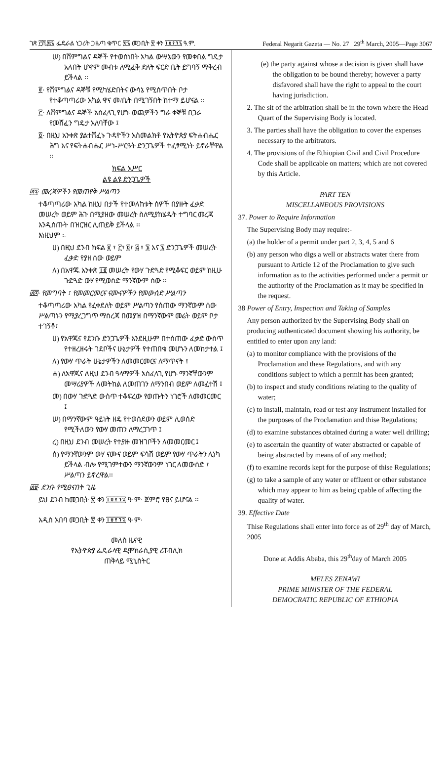ገጽ ፫ሺ፷፯ ፌዴራል ነጋሪት ጋዜጣ ቁጥር ፳፯ መጋቢት ፳ ቀን ፲፱፻፺፯ ዓ.ም. Federal Negarit Gazeta — No. 27 29<sup>th</sup> March, 2005—Page 3067
ሠ) በሽምግልና ዳኞች የተወሰነበት አካል ውሣኔውን የመቀበል ግዴታ አለበት ሆኖም መብቱ ለሚፈቅ ድለት ፍርድ ቤት ይግባኝ ማቅረብ ይችላል ፡፡
፪· የሽምግልና ዳኞቹ የሚካሄድበትና ውሳኔ የሚሰጥበት ቦታ የተቆጣጣሪው አካል ዋና መ/ቤት በሚገኝበት ከተማ ይሆናል ፡፡
፫· ለሽምግልና ዳኞች አስፈላጊ የሆኑ ወጪዎችን ግራ ቀኞቹ በጋራ የመሸፈን ግዴታ አለባቸው ፤
፬· በዚህ አንቀጽ ያልተሸፈኑ ጉዳዮችን አስመልክቶ የኢትዮጵያ ፍትሐብሔር ሕግ እና የፍትሐብሔር ሥነ-ሥርዓት ድንጋጌዎች ተፈፃሚነት ይኖራቸዋል ፡፡
ክፍል አሥር
ልዩ ልዩ ድንጋጌዎች
፴፯· መረጃዎችን የመጠየቅ ሥልጣን
ተቆጣጣሪው አካል ከዚህ በታች የተመለከቱት ሰዎች በያዙት ፈቃድ መሠረት ወይም ሕጉ በሚያዘው መሠረት ስለሚያከሄዱት ተግባር መረጃ እንዲሰጡት በዝርዝር ሊጠይቅ ይችላል ፡፡
እነዚህም ፡-
ሀ) በዚህ ደንብ ክፍል ፪ ፣ ፫፣ ፬፣ ፭ ፣ ፮ እና ፯ ድንጋጌዎች መሠረት ፈቃድ የያዘ ሰው ወይም
ለ) በአዋጁ አንቀጽ ፲፪ መሠረት የውሃ ጉድጓድ የሚቆፍር ወይም ከዚሁ ጉድጓድ ውሃ የሚወስድ ማንኛውም ሰው ፡፡
፴፰· የመግባት ፣ የመመርመርና ናሙናዎችን የመውሰድ ሥልጣን
ተቆጣጣሪው አካል የፈቀደለት ወይም ሥልጣን የሰጠው ማንኛውም ሰው ሥልጣኑን የሚያረጋግጥ ማስረጃ በመያዝ በማንኛውም መሬት ወይም ቦታ ተገኝቶ፣
ሀ) የአዋጁና የደንቡ ድንጋጌዎች እንደዚሁም በተሰጠው ፈቃድ ውስጥ የተዘረዘሩት ገደቦችና ሁኔታዎች የተጠበቁ መሆኑን ለመከታተል ፤
ለ) የውሃ ጥራት ሁኔታዎችን ለመመርመርና ለማጥናት ፤
ሐ) ለአዋጁና ለዚህ ደንብ ዓላማዎች አስፈላጊ የሆኑ ማንኛቸውንም መሣሪያዎች ለመትከል ለመጠገን ለማንበብ ወይም ለመፈተሽ ፤
መ) በውሃ ጉድጓድ ውስጥ ተቆፍረው የወጡትን ነገሮች ለመመርመር ፤
ሠ) በማንኛውም ዓይነት ዘዴ የተወሰደውን ወይም ሊወሰድ የሚችለውን የውሃ መጠን ለማረጋገጥ ፤
ረ) በዚህ ደንብ መሠረት የተያዙ መዝገቦችን ለመመርመር ፤
ሰ) የማንኛውንም ውሃ ናሙና ወይም ፍሳሽ ወይም የውሃ ጥራትን ሊነካ ይችላል ብሎ የሚገምተውን ማንኛውንም ነገር ለመውሰድ ፣ ሥልጣን ይኖረዋል፡፡
፴፱· ደንቡ የሚፀናበት ጊዜ
ይህ ደንብ ከመጋቢት ፳ ቀን ፲፱፻፺፯ ዓ·ም· ጀምሮ የፀና ይሆናል ፡፡
አዲስ አበባ መጋቢት ፳ ቀን ፲፱፻፺፯ ዓ·ም·
መለስ ዜናዊ
የኢትዮጵያ ፌዴራላዊ ዲሞክራሲያዊ ሪፐብሊክ
ጠቅላይ ሚኒስትር
(e) the party against whose a decision is given shall have the obligation to be bound thereby; however a party disfavored shall have the right to appeal to the court having jurisdiction.
2. The sit of the arbitration shall be in the town where the Head Quart of the Supervising Body is located.
3. The parties shall have the obligation to cover the expenses necessary to the arbitrators.
4. The provisions of the Ethiopian Civil and Civil Procedure Code shall be applicable on matters; which are not covered by this Article.
PART TEN
MISCELLANEOUS PROVISIONS
37. Power to Require Information
The Supervising Body may require:-
(a) the holder of a permit under part 2, 3, 4, 5 and 6
(b) any person who digs a well or abstracts water there from pursuant to Article 12 of the Proclamation to give such information as to the activities performed under a permit or the authority of the Proclamation as it may be specified in the request.
38 Power of Entry, Inspection and Taking of Samples
Any person authorized by the Supervising Body shall on producing authenticated document showing his authority, be entitled to enter upon any land:
(a) to monitor compliance with the provisions of the Proclamation and these Regulations, and with any conditions subject to which a permit has been granted;
(b) to inspect and study conditions relating to the quality of water;
(c) to install, maintain, read or test any instrument installed for the purposes of the Proclamation and thise Regulations;
(d) to examine substances obtained during a water well drilling;
(e) to ascertain the quantity of water abstracted or capable of being abstracted by means of of any method;
(f) to examine records kept for the purpose of thise Regulations;
(g) to take a sample of any water or effluent or other substance which may appear to him as being cpable of affecting the quality of water.
39. Effective Date
Thise Regulations shall enter into force as of 29<sup>th</sup> day of March, 2005
Done at Addis Ababa, this 29<sup>th</sup>day of March 2005
MELES ZENAWI
PRIME MINISTER OF THE FEDERAL
DEMOCRATIC REPUBLIC OF ETHIOPIA